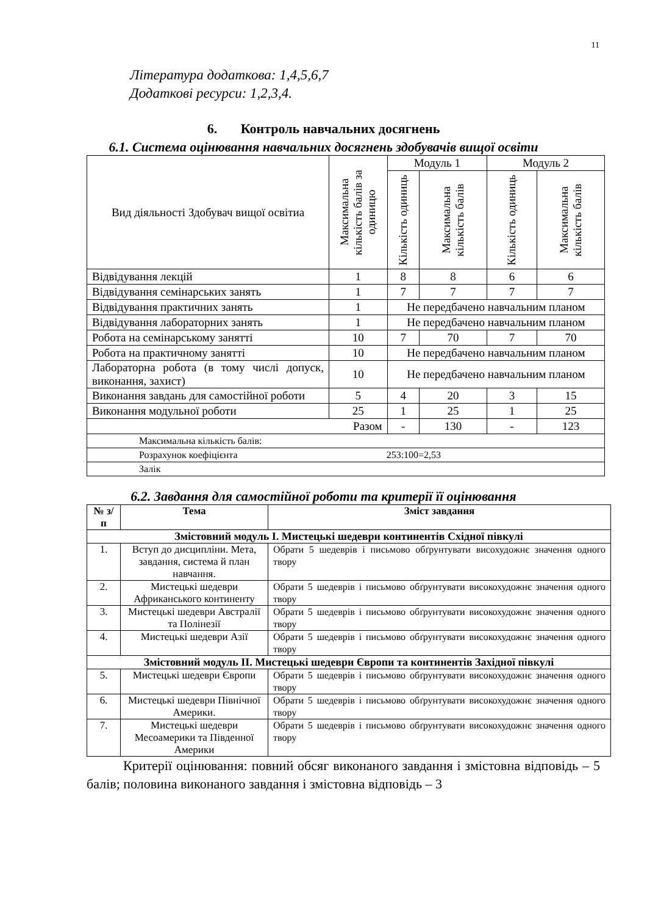11
Література додаткова: 1,4,5,6,7
Додаткові ресурси: 1,2,3,4.
6. Контроль навчальних досягнень
6.1. Система оцінювання навчальних досягнень здобувачів вищої освіти
| Вид діяльності Здобувач вищої освітиа | Максимальна кількість балів за одиницю | Модуль 1 | | Модуль 2 | |
| | | Кількість одиниць | Максимальна кількість балів | Кількість одиниць | Максимальна кількість балів |
| Відвідування лекцій | 1 | 8 | 8 | 6 | 6 |
| Відвідування семінарських занять | 1 | 7 | 7 | 7 | 7 |
| Відвідування практичних занять | 1 | Не передбачено навчальним планом | | | |
| Відвідування лабораторних занять | 1 | Не передбачено навчальним планом | | | |
| Робота на семінарському занятті | 10 | 7 | 70 | 7 | 70 |
| Робота на практичному занятті | 10 | Не передбачено навчальним планом | | | |
| Лабораторна робота (в тому числі допуск, виконання, захист) | 10 | Не передбачено навчальним планом | | | |
| Виконання завдань для самостійної роботи | 5 | 4 | 20 | 3 | 15 |
| Виконання модульної роботи | 25 | 1 | 25 | 1 | 25 |
| Разом | | - | 130 | - | 123 |
| Максимальна кількість балів: | | | | | |
| Розрахунок коефіцієнта 253:100=2,53 | | | | | |
| Залік | | | | | |
6.2. Завдання для самостійної роботи та критерії її оцінювання
| № з/п | Тема | Зміст завдання |
| --- | --- | --- |
| Змістовний модуль І. Мистецькі шедеври континентів Східної півкулі | | |
| 1. | Вступ до дисципліни. Мета, завдання, система й план навчання. | Обрати 5 шедеврів і письмово обґрунтувати висохудожнє значення одного твору |
| 2. | Мистецькі шедеври Африканського континенту | Обрати 5 шедеврів і письмово обґрунтувати високохудожнє значення одного твору |
| 3. | Мистецькі шедеври Австралії та Полінезії | Обрати 5 шедеврів і письмово обґрунтувати високохудожнє значення одного твору |
| 4. | Мистецькі шедеври Азії | Обрати 5 шедеврів і письмово обґрунтувати високохудожнє значення одного твору |
| Змістовний модуль ІІ. Мистецькі шедеври Європи та континентів Західної півкулі | | |
| 5. | Мистецькі шедеври Європи | Обрати 5 шедеврів і письмово обґрунтувати високохудожнє значення одного твору |
| 6. | Мистецькі шедеври Північної Америки. | Обрати 5 шедеврів і письмово обґрунтувати високохудожнє значення одного твору |
| 7. | Мистецькі шедеври Месоамерики та Південної Америки | Обрати 5 шедеврів і письмово обґрунтувати високохудожнє значення одного твору |
Критерії оцінювання: повний обсяг виконаного завдання і змістовна відповідь – 5 балів; половина виконаного завдання і змістовна відповідь – 3